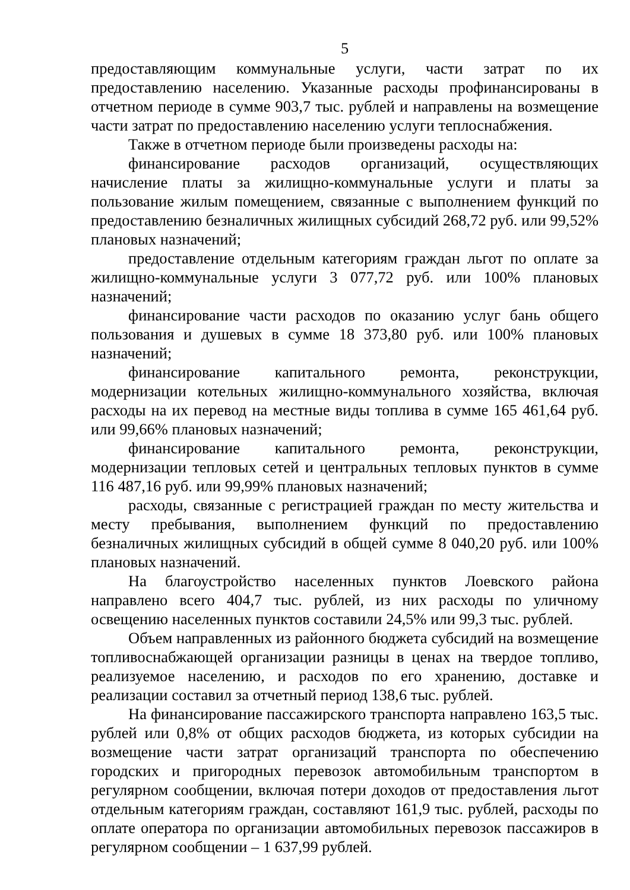5
предоставляющим коммунальные услуги, части затрат по их предоставлению населению. Указанные расходы профинансированы в отчетном периоде в сумме 903,7 тыс. рублей и направлены на возмещение части затрат по предоставлению населению услуги теплоснабжения.
Также в отчетном периоде были произведены расходы на:
финансирование расходов организаций, осуществляющих начисление платы за жилищно-коммунальные услуги и платы за пользование жилым помещением, связанные с выполнением функций по предоставлению безналичных жилищных субсидий 268,72 руб. или 99,52% плановых назначений;
предоставление отдельным категориям граждан льгот по оплате за жилищно-коммунальные услуги 3 077,72 руб. или 100% плановых назначений;
финансирование части расходов по оказанию услуг бань общего пользования и душевых в сумме 18 373,80 руб. или 100% плановых назначений;
финансирование капитального ремонта, реконструкции, модернизации котельных жилищно-коммунального хозяйства, включая расходы на их перевод на местные виды топлива в сумме 165 461,64 руб. или 99,66% плановых назначений;
финансирование капитального ремонта, реконструкции, модернизации тепловых сетей и центральных тепловых пунктов в сумме 116 487,16 руб. или 99,99% плановых назначений;
расходы, связанные с регистрацией граждан по месту жительства и месту пребывания, выполнением функций по предоставлению безналичных жилищных субсидий в общей сумме 8 040,20 руб. или 100% плановых назначений.
На благоустройство населенных пунктов Лоевского района направлено всего 404,7 тыс. рублей, из них расходы по уличному освещению населенных пунктов составили 24,5% или 99,3 тыс. рублей.
Объем направленных из районного бюджета субсидий на возмещение топливоснабжающей организации разницы в ценах на твердое топливо, реализуемое населению, и расходов по его хранению, доставке и реализации составил за отчетный период 138,6 тыс. рублей.
На финансирование пассажирского транспорта направлено 163,5 тыс. рублей или 0,8% от общих расходов бюджета, из которых субсидии на возмещение части затрат организаций транспорта по обеспечению городских и пригородных перевозок автомобильным транспортом в регулярном сообщении, включая потери доходов от предоставления льгот отдельным категориям граждан, составляют 161,9 тыс. рублей, расходы по оплате оператора по организации автомобильных перевозок пассажиров в регулярном сообщении – 1 637,99 рублей.